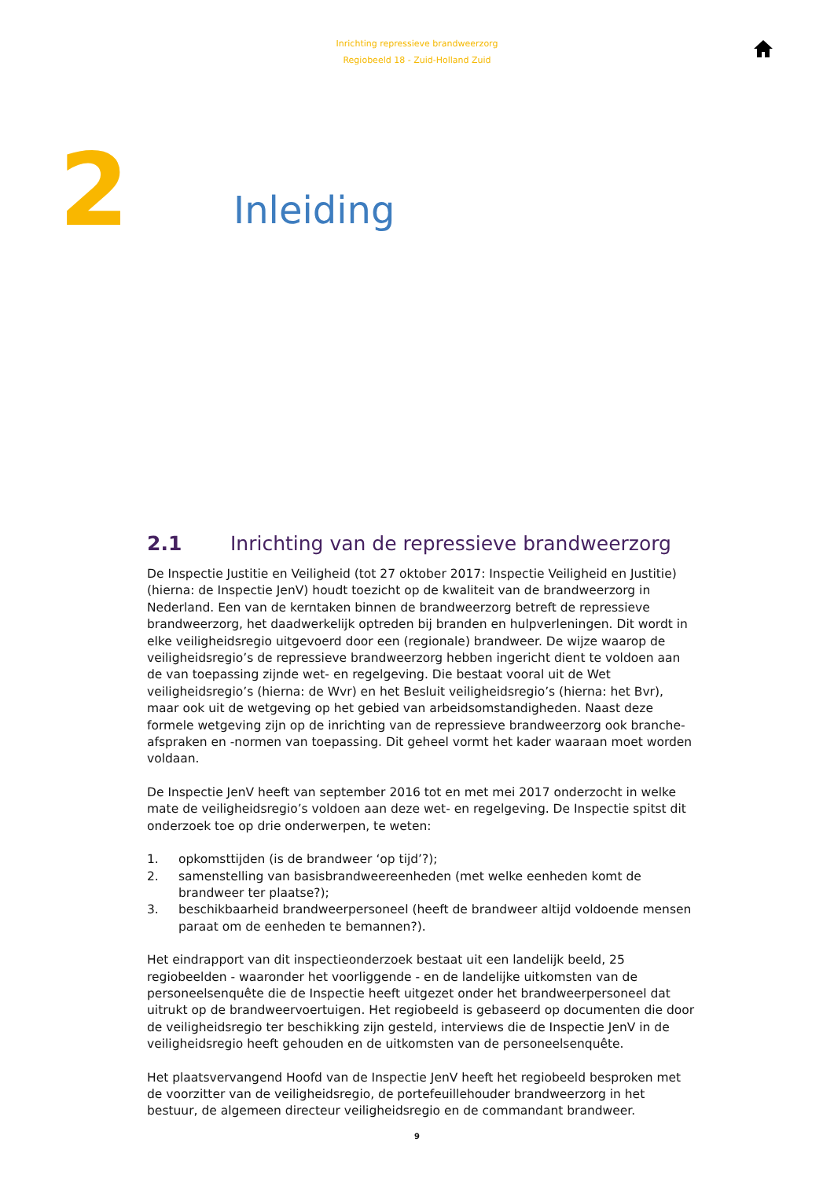Inrichting repressieve brandweerzorg
Regiobeeld 18 - Zuid-Holland Zuid
2
Inleiding
2.1 Inrichting van de repressieve brandweerzorg
De Inspectie Justitie en Veiligheid (tot 27 oktober 2017: Inspectie Veiligheid en Justitie) (hierna: de Inspectie JenV) houdt toezicht op de kwaliteit van de brandweerzorg in Nederland. Een van de kerntaken binnen de brandweerzorg betreft de repressieve brandweerzorg, het daadwerkelijk optreden bij branden en hulpverleningen. Dit wordt in elke veiligheidsregio uitgevoerd door een (regionale) brandweer. De wijze waarop de veiligheidsregio’s de repressieve brandweerzorg hebben ingericht dient te voldoen aan de van toepassing zijnde wet- en regelgeving. Die bestaat vooral uit de Wet veiligheidsregio’s (hierna: de Wvr) en het Besluit veiligheidsregio’s (hierna: het Bvr), maar ook uit de wetgeving op het gebied van arbeidsomstandigheden. Naast deze formele wetgeving zijn op de inrichting van de repressieve brandweerzorg ook branche-afspraken en -normen van toepassing. Dit geheel vormt het kader waaraan moet worden voldaan.
De Inspectie JenV heeft van september 2016 tot en met mei 2017 onderzocht in welke mate de veiligheidsregio’s voldoen aan deze wet- en regelgeving. De Inspectie spitst dit onderzoek toe op drie onderwerpen, te weten:
1. opkomsttijden (is de brandweer ‘op tijd’?);
2. samenstelling van basisbrandweereenheden (met welke eenheden komt de brandweer ter plaatse?);
3. beschikbaarheid brandweerpersoneel (heeft de brandweer altijd voldoende mensen paraat om de eenheden te bemannen?).
Het eindrapport van dit inspectieonderzoek bestaat uit een landelijk beeld, 25 regiobeelden - waaronder het voorliggende - en de landelijke uitkomsten van de personeelsenquête die de Inspectie heeft uitgezet onder het brandweerpersoneel dat uitrukt op de brandweervoertuigen. Het regiobeeld is gebaseerd op documenten die door de veiligheidsregio ter beschikking zijn gesteld, interviews die de Inspectie JenV in de veiligheidsregio heeft gehouden en de uitkomsten van de personeelsenquête.
Het plaatsvervangend Hoofd van de Inspectie JenV heeft het regiobeeld besproken met de voorzitter van de veiligheidsregio, de portefeuillehouder brandweerzorg in het bestuur, de algemeen directeur veiligheidsregio en de commandant brandweer.
9